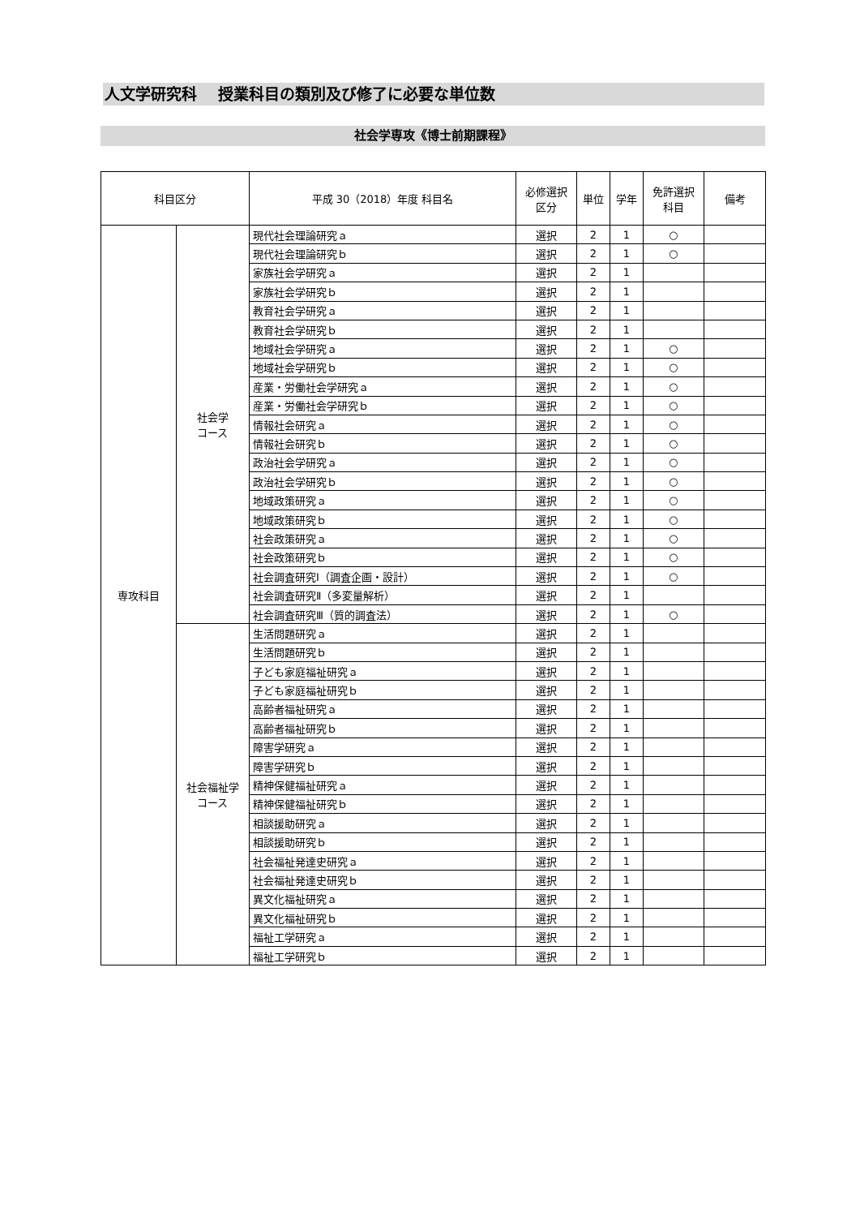人文学研究科　 授業科目の類別及び修了に必要な単位数
社会学専攻《博士前期課程》
| 科目区分 | | 平成 30（2018）年度 科目名 | 必修選択 区分 | 単位 | 学年 | 免許選択 科目 | 備考 |
| --- | --- | --- | --- | --- | --- | --- | --- |
| 専攻科目 | 社会学 コース | 現代社会理論研究ａ | 選択 | 2 | 1 | ○ | |
| | | 現代社会理論研究ｂ | 選択 | 2 | 1 | ○ | |
| | | 家族社会学研究ａ | 選択 | 2 | 1 | | |
| | | 家族社会学研究ｂ | 選択 | 2 | 1 | | |
| | | 教育社会学研究ａ | 選択 | 2 | 1 | | |
| | | 教育社会学研究ｂ | 選択 | 2 | 1 | | |
| | | 地域社会学研究ａ | 選択 | 2 | 1 | ○ | |
| | | 地域社会学研究ｂ | 選択 | 2 | 1 | ○ | |
| | | 産業・労働社会学研究ａ | 選択 | 2 | 1 | ○ | |
| | | 産業・労働社会学研究ｂ | 選択 | 2 | 1 | ○ | |
| | | 情報社会研究ａ | 選択 | 2 | 1 | ○ | |
| | | 情報社会研究ｂ | 選択 | 2 | 1 | ○ | |
| | | 政治社会学研究ａ | 選択 | 2 | 1 | ○ | |
| | | 政治社会学研究ｂ | 選択 | 2 | 1 | ○ | |
| | | 地域政策研究ａ | 選択 | 2 | 1 | ○ | |
| | | 地域政策研究ｂ | 選択 | 2 | 1 | ○ | |
| | | 社会政策研究ａ | 選択 | 2 | 1 | ○ | |
| | | 社会政策研究ｂ | 選択 | 2 | 1 | ○ | |
| | | 社会調査研究Ⅰ（調査企画・設計） | 選択 | 2 | 1 | ○ | |
| | | 社会調査研究Ⅱ（多変量解析） | 選択 | 2 | 1 | | |
| | | 社会調査研究Ⅲ（質的調査法） | 選択 | 2 | 1 | ○ | |
| | 社会福祉学 コース | 生活問題研究ａ | 選択 | 2 | 1 | | |
| | | 生活問題研究ｂ | 選択 | 2 | 1 | | |
| | | 子ども家庭福祉研究ａ | 選択 | 2 | 1 | | |
| | | 子ども家庭福祉研究ｂ | 選択 | 2 | 1 | | |
| | | 高齢者福祉研究ａ | 選択 | 2 | 1 | | |
| | | 高齢者福祉研究ｂ | 選択 | 2 | 1 | | |
| | | 障害学研究ａ | 選択 | 2 | 1 | | |
| | | 障害学研究ｂ | 選択 | 2 | 1 | | |
| | | 精神保健福祉研究ａ | 選択 | 2 | 1 | | |
| | | 精神保健福祉研究ｂ | 選択 | 2 | 1 | | |
| | | 相談援助研究ａ | 選択 | 2 | 1 | | |
| | | 相談援助研究ｂ | 選択 | 2 | 1 | | |
| | | 社会福祉発達史研究ａ | 選択 | 2 | 1 | | |
| | | 社会福祉発達史研究ｂ | 選択 | 2 | 1 | | |
| | | 異文化福祉研究ａ | 選択 | 2 | 1 | | |
| | | 異文化福祉研究ｂ | 選択 | 2 | 1 | | |
| | | 福祉工学研究ａ | 選択 | 2 | 1 | | |
| | | 福祉工学研究ｂ | 選択 | 2 | 1 | | |